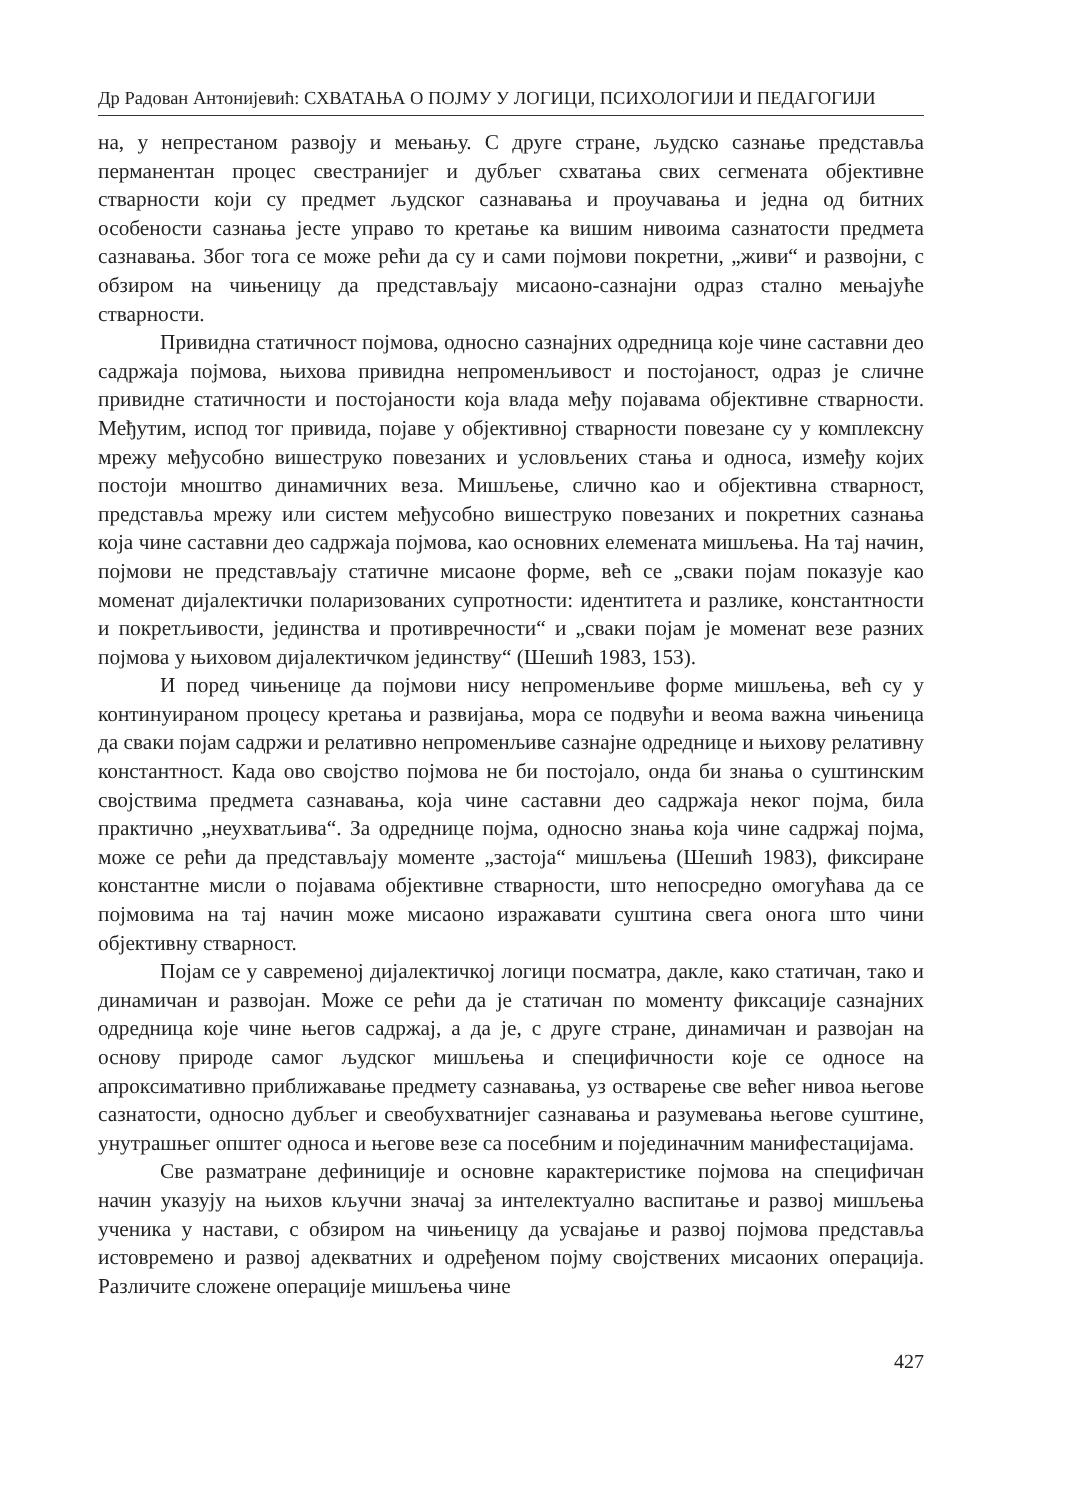Др Радован Антонијевић: СХВАТАЊА О ПОЈМУ У ЛОГИЦИ, ПСИХОЛОГИЈИ И ПЕДАГОГИЈИ
на, у непрестаном развоју и мењању. С друге стране, људско сазнање представља перманентан процес свестранијег и дубљег схватања свих сегмената објективне стварности који су предмет људског сазнавања и проучавања и једна од битних особености сазнања јесте управо то кретање ка вишим нивоима сазнатости предмета сазнавања. Због тога се може рећи да су и сами појмови покретни, „живи“ и развојни, с обзиром на чињеницу да представљају мисаоно-сазнајни одраз стално мењајуће стварности.
Привидна статичност појмова, односно сазнајних одредница које чине саставни део садржаја појмова, њихова привидна непроменљивост и постојаност, одраз је сличне привидне статичности и постојаности која влада међу појавама објективне стварности. Међутим, испод тог привида, појаве у објективној стварности повезане су у комплексну мрежу међусобно вишеструко повезаних и условљених стања и односа, између којих постоји мноштво динамичних веза. Мишљење, слично као и објективна стварност, представља мрежу или систем међусобно вишеструко повезаних и покретних сазнања која чине саставни део садржаја појмова, као основних елемената мишљења. На тај начин, појмови не представљају статичне мисаоне форме, већ се „сваки појам показује као моменат дијалектички поларизованих супротности: идентитета и разлике, константности и покретљивости, јединства и противречности“ и „сваки појам је моменат везе разних појмова у њиховом дијалектичком јединству“ (Шешић 1983, 153).
И поред чињенице да појмови нису непроменљиве форме мишљења, већ су у континуираном процесу кретања и развијања, мора се подвући и веома важна чињеница да сваки појам садржи и релативно непроменљиве сазнајне одреднице и њихову релативну константност. Када ово својство појмова не би постојало, онда би знања о суштинским својствима предмета сазнавања, која чине саставни део садржаја неког појма, била практично „неухватљива“. За одреднице појма, односно знања која чине садржај појма, може се рећи да представљају моменте „застоја“ мишљења (Шешић 1983), фиксиране константне мисли о појавама објективне стварности, што непосредно омогућава да се појмовима на тај начин може мисаоно изражавати суштина свега онога што чини објективну стварност.
Појам се у савременој дијалектичкој логици посматра, дакле, како статичан, тако и динамичан и развојан. Може се рећи да је статичан по моменту фиксације сазнајних одредница које чине његов садржај, а да је, с друге стране, динамичан и развојан на основу природе самог људског мишљења и специфичности које се односе на апроксимативно приближавање предмету сазнавања, уз остварење све већег нивоа његове сазнатости, односно дубљег и свеобухватнијег сазнавања и разумевања његове суштине, унутрашњег општег односа и његове везе са посебним и појединачним манифестацијама.
Све разматране дефиниције и основне карактеристике појмова на специфичан начин указују на њихов кључни значај за интелектуално васпитање и развој мишљења ученика у настави, с обзиром на чињеницу да усвајање и развој појмова представља истовремено и развој адекватних и одређеном појму својствених мисаоних операција. Различите сложене операције мишљења чине
427